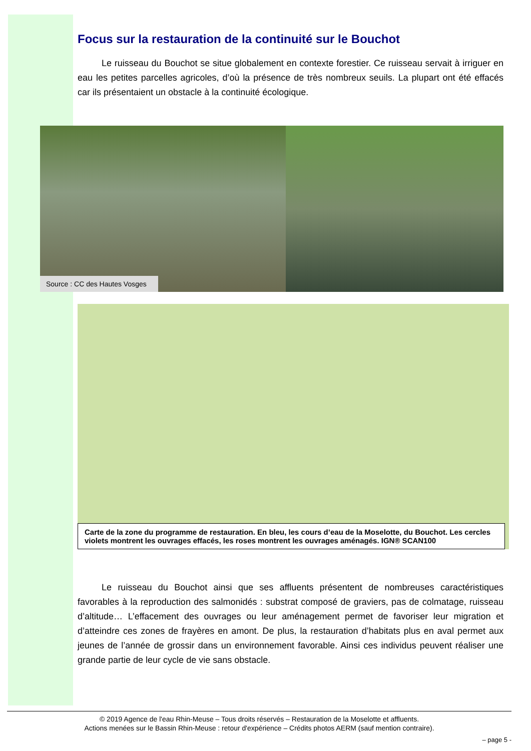Focus sur la restauration de la continuité sur le Bouchot
Le ruisseau du Bouchot se situe globalement en contexte forestier. Ce ruisseau servait à irriguer en eau les petites parcelles agricoles, d’où la présence de très nombreux seuils. La plupart ont été effacés car ils présentaient un obstacle à la continuité écologique.
Source : CC des Hautes Vosges
Carte de la zone du programme de restauration. En bleu, les cours d’eau de la Moselotte, du Bouchot. Les cercles violets montrent les ouvrages effacés, les roses montrent les ouvrages aménagés. IGN® SCAN100
Le ruisseau du Bouchot ainsi que ses affluents présentent de nombreuses caractéristiques favorables à la reproduction des salmonidés : substrat composé de graviers, pas de colmatage, ruisseau d’altitude… L’effacement des ouvrages ou leur aménagement permet de favoriser leur migration et d’atteindre ces zones de frayères en amont. De plus, la restauration d’habitats plus en aval permet aux jeunes de l’année de grossir dans un environnement favorable. Ainsi ces individus peuvent réaliser une grande partie de leur cycle de vie sans obstacle.
© 2019 Agence de l'eau Rhin-Meuse – Tous droits réservés – Restauration de la Moselotte et affluents.
Actions menées sur le Bassin Rhin-Meuse : retour d'expérience – Crédits photos AERM (sauf mention contraire).
– page 5 -